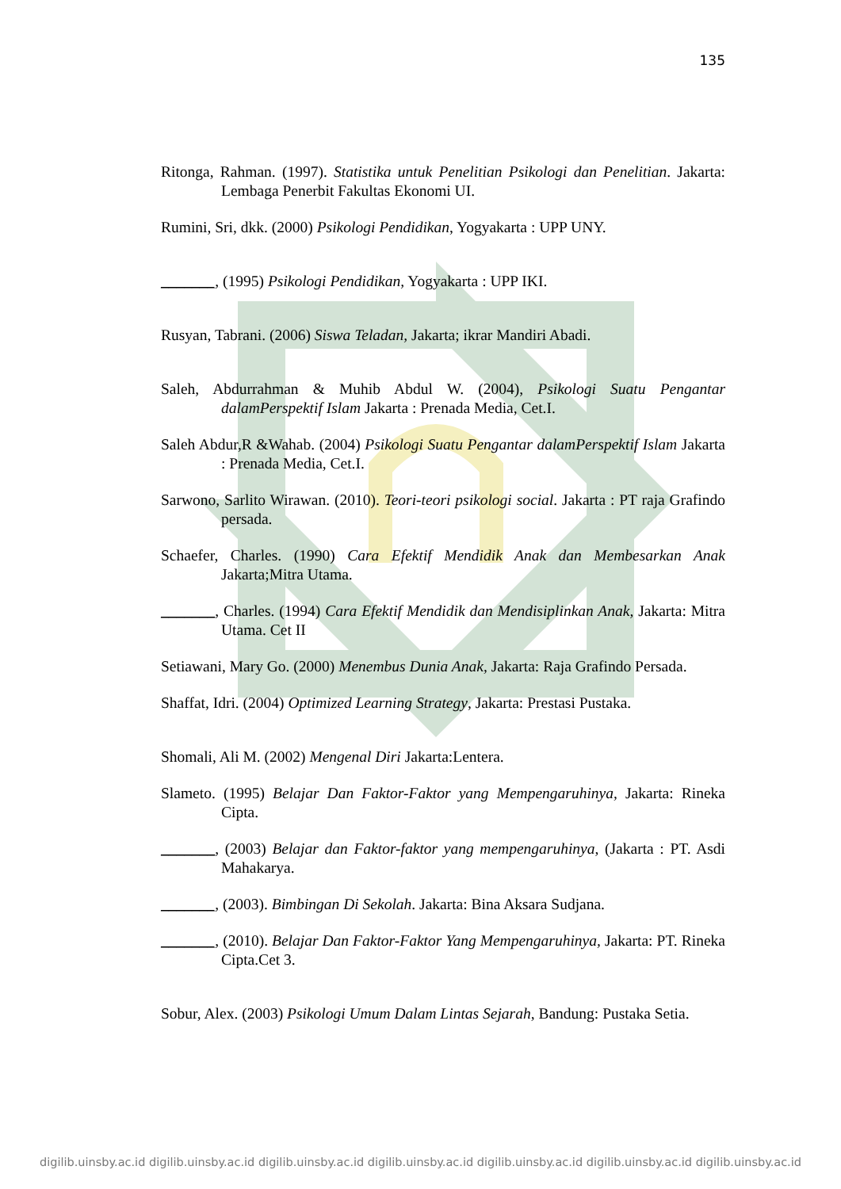135
Ritonga, Rahman. (1997). Statistika untuk Penelitian Psikologi dan Penelitian. Jakarta: Lembaga Penerbit Fakultas Ekonomi UI.
Rumini, Sri, dkk. (2000) Psikologi Pendidikan, Yogyakarta : UPP UNY.
_______, (1995) Psikologi Pendidikan, Yogyakarta : UPP IKI.
Rusyan, Tabrani. (2006) Siswa Teladan, Jakarta; ikrar Mandiri Abadi.
Saleh, Abdurrahman & Muhib Abdul W. (2004), Psikologi Suatu Pengantar dalamPerspektif Islam Jakarta : Prenada Media, Cet.I.
Saleh Abdur,R &Wahab. (2004) Psikologi Suatu Pengantar dalamPerspektif Islam Jakarta : Prenada Media, Cet.I.
Sarwono, Sarlito Wirawan. (2010). Teori-teori psikologi social. Jakarta : PT raja Grafindo persada.
Schaefer, Charles. (1990) Cara Efektif Mendidik Anak dan Membesarkan Anak Jakarta;Mitra Utama.
_______, Charles. (1994) Cara Efektif Mendidik dan Mendisiplinkan Anak, Jakarta: Mitra Utama. Cet II
Setiawani, Mary Go. (2000) Menembus Dunia Anak, Jakarta: Raja Grafindo Persada.
Shaffat, Idri. (2004) Optimized Learning Strategy, Jakarta: Prestasi Pustaka.
Shomali, Ali M. (2002) Mengenal Diri Jakarta:Lentera.
Slameto. (1995) Belajar Dan Faktor-Faktor yang Mempengaruhinya, Jakarta: Rineka Cipta.
_______, (2003) Belajar dan Faktor-faktor yang mempengaruhinya, (Jakarta : PT. Asdi Mahakarya.
_______, (2003). Bimbingan Di Sekolah. Jakarta: Bina Aksara Sudjana.
_______, (2010). Belajar Dan Faktor-Faktor Yang Mempengaruhinya, Jakarta: PT. Rineka Cipta.Cet 3.
Sobur, Alex. (2003) Psikologi Umum Dalam Lintas Sejarah, Bandung: Pustaka Setia.
digilib.uinsby.ac.id digilib.uinsby.ac.id digilib.uinsby.ac.id digilib.uinsby.ac.id digilib.uinsby.ac.id digilib.uinsby.ac.id digilib.uinsby.ac.id